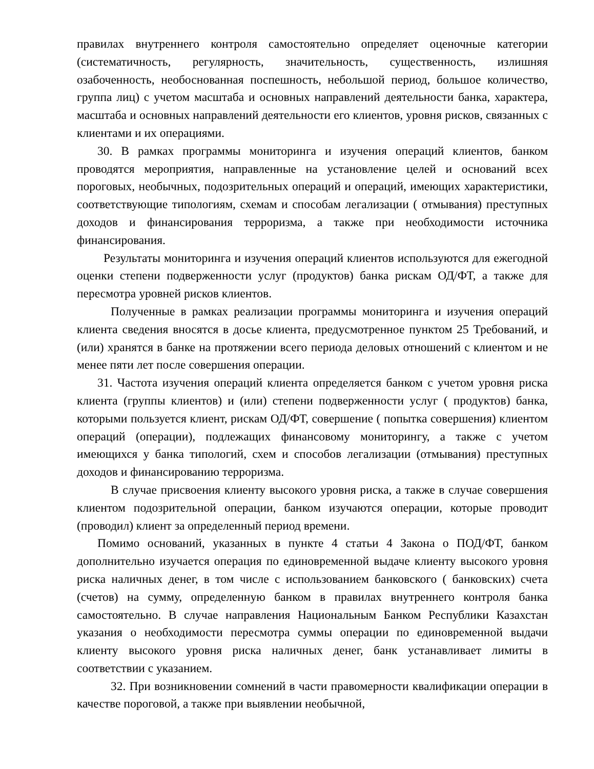правилах внутреннего контроля самостоятельно определяет оценочные категории (систематичность, регулярность, значительность, существенность, излишняя озабоченность, необоснованная поспешность, небольшой период, большое количество, группа лиц) с учетом масштаба и основных направлений деятельности банка, характера, масштаба и основных направлений деятельности его клиентов, уровня рисков, связанных с клиентами и их операциями.
30. В рамках программы мониторинга и изучения операций клиентов, банком проводятся мероприятия, направленные на установление целей и оснований всех пороговых, необычных, подозрительных операций и операций, имеющих характеристики, соответствующие типологиям, схемам и способам легализации ( отмывания) преступных доходов и финансирования терроризма, а также при необходимости источника финансирования.
Результаты мониторинга и изучения операций клиентов используются для ежегодной оценки степени подверженности услуг (продуктов) банка рискам ОД/ФТ, а также для пересмотра уровней рисков клиентов.
Полученные в рамках реализации программы мониторинга и изучения операций клиента сведения вносятся в досье клиента, предусмотренное пунктом 25 Требований, и (или) хранятся в банке на протяжении всего периода деловых отношений с клиентом и не менее пяти лет после совершения операции.
31. Частота изучения операций клиента определяется банком с учетом уровня риска клиента (группы клиентов) и (или) степени подверженности услуг ( продуктов) банка, которыми пользуется клиент, рискам ОД/ФТ, совершение ( попытка совершения) клиентом операций (операции), подлежащих финансовому мониторингу, а также с учетом имеющихся у банка типологий, схем и способов легализации (отмывания) преступных доходов и финансированию терроризма.
В случае присвоения клиенту высокого уровня риска, а также в случае совершения клиентом подозрительной операции, банком изучаются операции, которые проводит (проводил) клиент за определенный период времени.
Помимо оснований, указанных в пункте 4 статьи 4 Закона о ПОД/ФТ, банком дополнительно изучается операция по единовременной выдаче клиенту высокого уровня риска наличных денег, в том числе с использованием банковского ( банковских) счета (счетов) на сумму, определенную банком в правилах внутреннего контроля банка самостоятельно. В случае направления Национальным Банком Республики Казахстан указания о необходимости пересмотра суммы операции по единовременной выдачи клиенту высокого уровня риска наличных денег, банк устанавливает лимиты в соответствии с указанием.
32. При возникновении сомнений в части правомерности квалификации операции в качестве пороговой, а также при выявлении необычной,